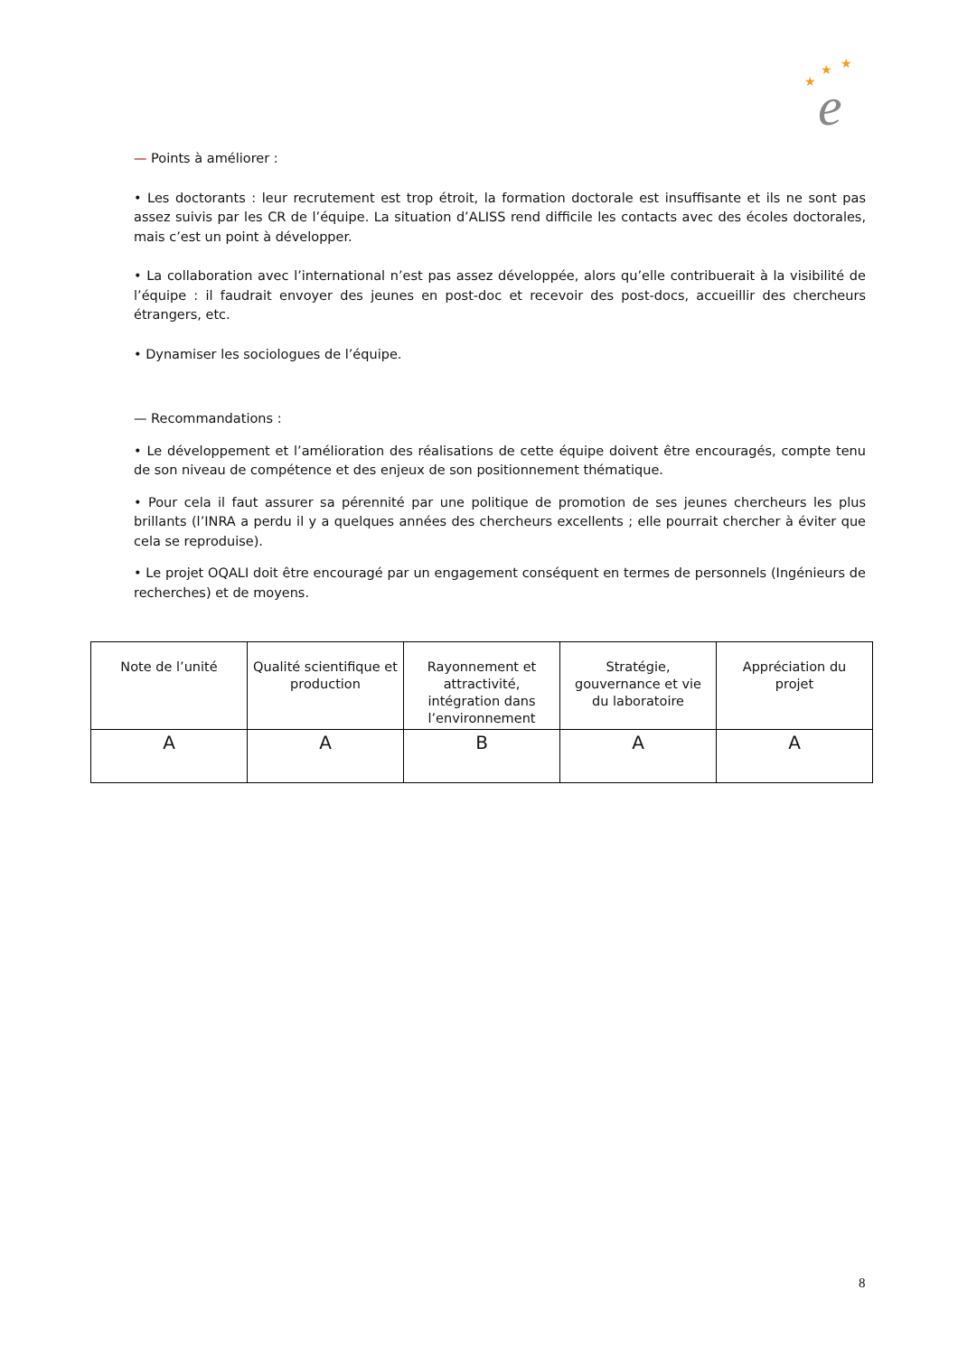★
★
★
e
— Points à améliorer :
• Les doctorants : leur recrutement est trop étroit, la formation doctorale est insuffisante et ils ne sont pas assez suivis par les CR de l’équipe. La situation d’ALISS rend difficile les contacts avec des écoles doctorales, mais c’est un point à développer.
• La collaboration avec l’international n’est pas assez développée, alors qu’elle contribuerait à la visibilité de l’équipe : il faudrait envoyer des jeunes en post-doc et recevoir des post-docs, accueillir des chercheurs étrangers, etc.
• Dynamiser les sociologues de l’équipe.
— Recommandations :
• Le développement et l’amélioration des réalisations de cette équipe doivent être encouragés, compte tenu de son niveau de compétence et des enjeux de son positionnement thématique.
• Pour cela il faut assurer sa pérennité par une politique de promotion de ses jeunes chercheurs les plus brillants (l’INRA a perdu il y a quelques années des chercheurs excellents ; elle pourrait chercher à éviter que cela se reproduise).
• Le projet OQALI doit être encouragé par un engagement conséquent en termes de personnels (Ingénieurs de recherches) et de moyens.
| Note de l’unité | Qualité scientifique et production | Rayonnement et attractivité, intégration dans l’environnement | Stratégie, gouvernance et vie du laboratoire | Appréciation du projet |
| --- | --- | --- | --- | --- |
| A | A | B | A | A |
8